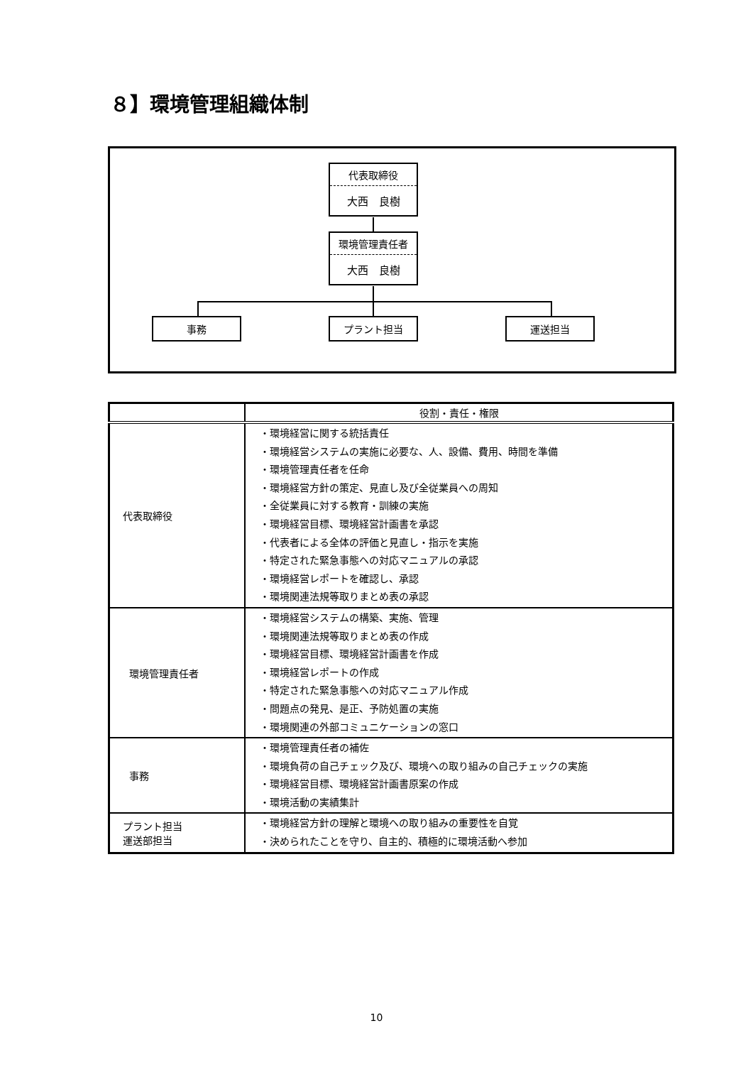８】環境管理組織体制
代表取締役
大西　良樹
環境管理責任者
大西　良樹
事務 プラント担当 運送担当
| | 役割・責任・権限 |
| --- | --- |
| 代表取締役 | ・環境経営に関する統括責任 ・環境経営システムの実施に必要な、人、設備、費用、時間を準備 ・環境管理責任者を任命 ・環境経営方針の策定、見直し及び全従業員への周知 ・全従業員に対する教育・訓練の実施 ・環境経営目標、環境経営計画書を承認 ・代表者による全体の評価と見直し・指示を実施 ・特定された緊急事態への対応マニュアルの承認 ・環境経営レポートを確認し、承認 ・環境関連法規等取りまとめ表の承認 |
| 環境管理責任者 | ・環境経営システムの構築、実施、管理 ・環境関連法規等取りまとめ表の作成 ・環境経営目標、環境経営計画書を作成 ・環境経営レポートの作成 ・特定された緊急事態への対応マニュアル作成 ・問題点の発見、是正、予防処置の実施 ・環境関連の外部コミュニケーションの窓口 |
| 事務 | ・環境管理責任者の補佐 ・環境負荷の自己チェック及び、環境への取り組みの自己チェックの実施 ・環境経営目標、環境経営計画書原案の作成 ・環境活動の実績集計 |
| プラント担当 運送部担当 | ・環境経営方針の理解と環境への取り組みの重要性を自覚 ・決められたことを守り、自主的、積極的に環境活動へ参加 |
10